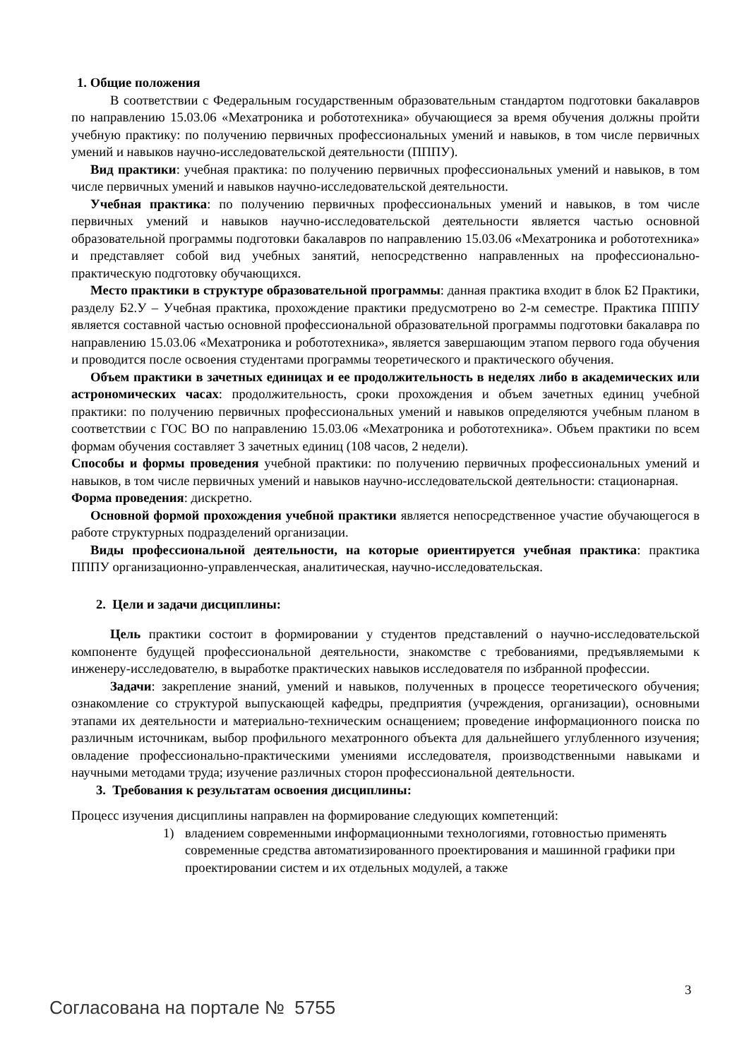1. Общие положения
В соответствии с Федеральным государственным образовательным стандартом подготовки бакалавров по направлению 15.03.06 «Мехатроника и робототехника» обучающиеся за время обучения должны пройти учебную практику: по получению первичных профессиональных умений и навыков, в том числе первичных умений и навыков научно-исследовательской деятельности (ПППУ).
Вид практики: учебная практика: по получению первичных профессиональных умений и навыков, в том числе первичных умений и навыков научно-исследовательской деятельности.
Учебная практика: по получению первичных профессиональных умений и навыков, в том числе первичных умений и навыков научно-исследовательской деятельности является частью основной образовательной программы подготовки бакалавров по направлению 15.03.06 «Мехатроника и робототехника» и представляет собой вид учебных занятий, непосредственно направленных на профессионально-практическую подготовку обучающихся.
Место практики в структуре образовательной программы: данная практика входит в блок Б2 Практики, разделу Б2.У – Учебная практика, прохождение практики предусмотрено во 2-м семестре. Практика ПППУ является составной частью основной профессиональной образовательной программы подготовки бакалавра по направлению 15.03.06 «Мехатроника и робототехника», является завершающим этапом первого года обучения и проводится после освоения студентами программы теоретического и практического обучения.
Объем практики в зачетных единицах и ее продолжительность в неделях либо в академических или астрономических часах: продолжительность, сроки прохождения и объем зачетных единиц учебной практики: по получению первичных профессиональных умений и навыков определяются учебным планом в соответствии с ГОС ВО по направлению 15.03.06 «Мехатроника и робототехника». Объем практики по всем формам обучения составляет 3 зачетных единиц (108 часов, 2 недели).
Способы и формы проведения учебной практики: по получению первичных профессиональных умений и навыков, в том числе первичных умений и навыков научно-исследовательской деятельности: стационарная.
Форма проведения: дискретно.
Основной формой прохождения учебной практики является непосредственное участие обучающегося в работе структурных подразделений организации.
Виды профессиональной деятельности, на которые ориентируется учебная практика: практика ПППУ организационно-управленческая, аналитическая, научно-исследовательская.
2. Цели и задачи дисциплины:
Цель практики состоит в формировании у студентов представлений о научно-исследовательской компоненте будущей профессиональной деятельности, знакомстве с требованиями, предъявляемыми к инженеру-исследователю, в выработке практических навыков исследователя по избранной профессии.
Задачи: закрепление знаний, умений и навыков, полученных в процессе теоретического обучения; ознакомление со структурой выпускающей кафедры, предприятия (учреждения, организации), основными этапами их деятельности и материально-техническим оснащением; проведение информационного поиска по различным источникам, выбор профильного мехатронного объекта для дальнейшего углубленного изучения; овладение профессионально-практическими умениями исследователя, производственными навыками и научными методами труда; изучение различных сторон профессиональной деятельности.
3. Требования к результатам освоения дисциплины:
Процесс изучения дисциплины направлен на формирование следующих компетенций:
1) владением современными информационными технологиями, готовностью применять современные средства автоматизированного проектирования и машинной графики при проектировании систем и их отдельных модулей, а также
3
Согласована на портале № 5755